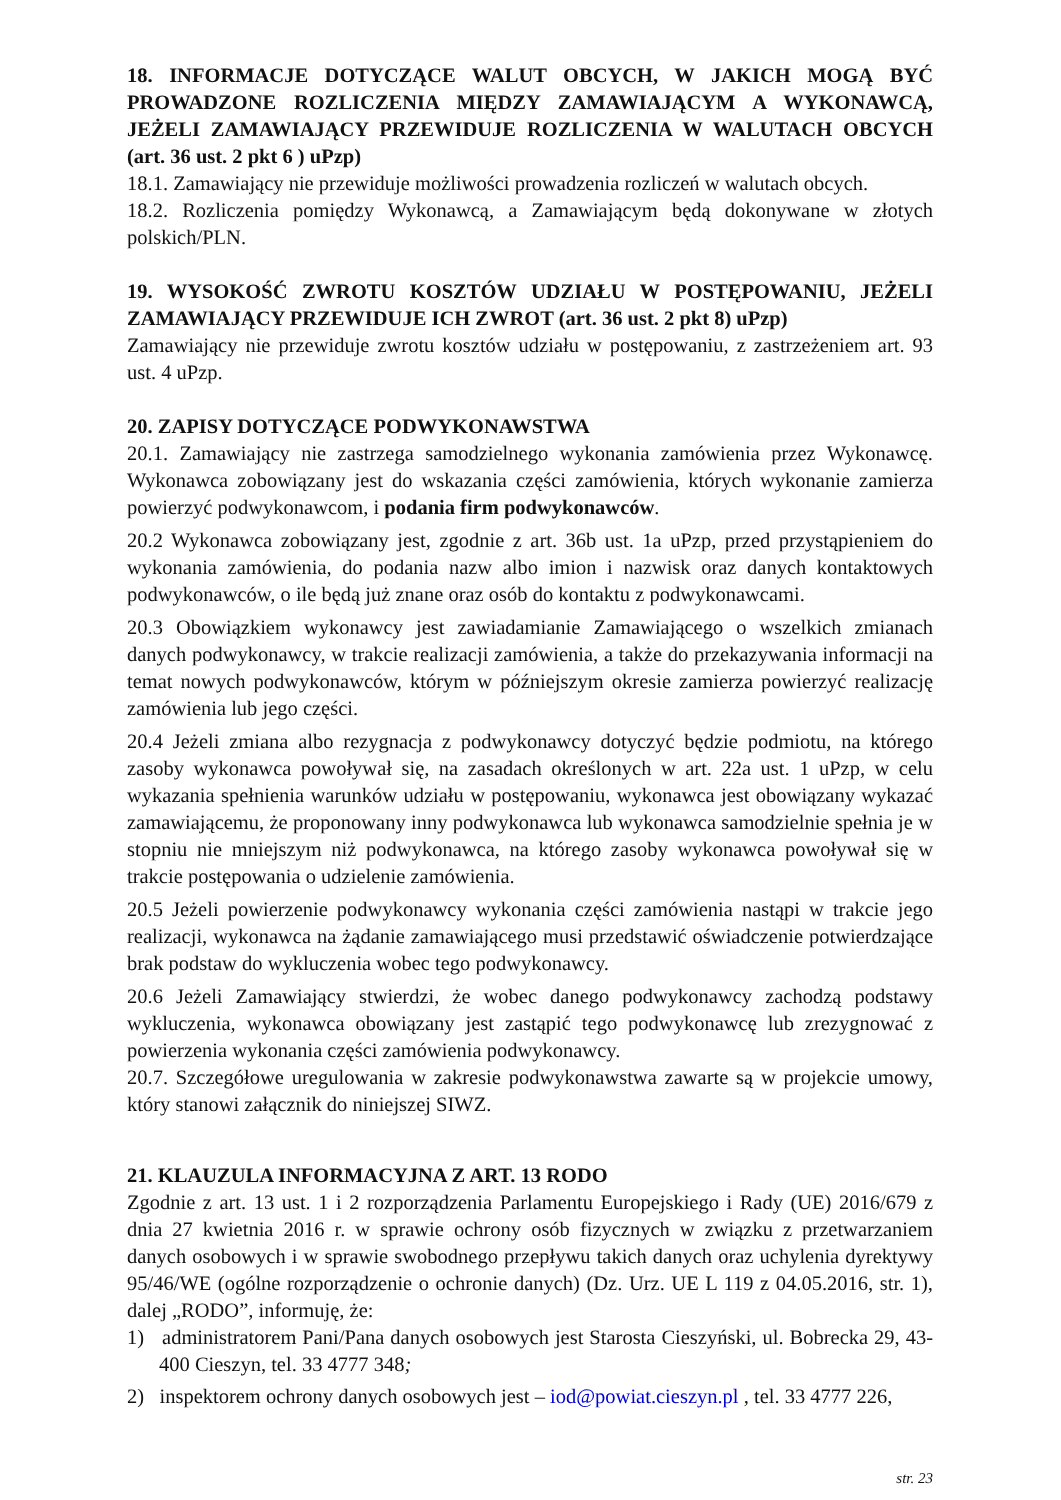18. INFORMACJE DOTYCZĄCE WALUT OBCYCH, W JAKICH MOGĄ BYĆ PROWADZONE ROZLICZENIA MIĘDZY ZAMAWIAJĄCYM A WYKONAWCĄ, JEŻELI ZAMAWIAJĄCY PRZEWIDUJE ROZLICZENIA W WALUTACH OBCYCH (art. 36 ust. 2 pkt 6 ) uPzp)
18.1. Zamawiający nie przewiduje możliwości prowadzenia rozliczeń w walutach obcych.
18.2. Rozliczenia pomiędzy Wykonawcą, a Zamawiającym będą dokonywane w złotych polskich/PLN.
19. WYSOKOŚĆ ZWROTU KOSZTÓW UDZIAŁU W POSTĘPOWANIU, JEŻELI ZAMAWIAJĄCY PRZEWIDUJE ICH ZWROT (art. 36 ust. 2 pkt 8) uPzp)
Zamawiający nie przewiduje zwrotu kosztów udziału w postępowaniu, z zastrzeżeniem art. 93 ust. 4 uPzp.
20. ZAPISY DOTYCZĄCE PODWYKONAWSTWA
20.1. Zamawiający nie zastrzega samodzielnego wykonania zamówienia przez Wykonawcę. Wykonawca zobowiązany jest do wskazania części zamówienia, których wykonanie zamierza powierzyć podwykonawcom, i podania firm podwykonawców.
20.2 Wykonawca zobowiązany jest, zgodnie z art. 36b ust. 1a uPzp, przed przystąpieniem do wykonania zamówienia, do podania nazw albo imion i nazwisk oraz danych kontaktowych podwykonawców, o ile będą już znane oraz osób do kontaktu z podwykonawcami.
20.3 Obowiązkiem wykonawcy jest zawiadamianie Zamawiającego o wszelkich zmianach danych podwykonawcy, w trakcie realizacji zamówienia, a także do przekazywania informacji na temat nowych podwykonawców, którym w późniejszym okresie zamierza powierzyć realizację zamówienia lub jego części.
20.4 Jeżeli zmiana albo rezygnacja z podwykonawcy dotyczyć będzie podmiotu, na którego zasoby wykonawca powoływał się, na zasadach określonych w art. 22a ust. 1 uPzp, w celu wykazania spełnienia warunków udziału w postępowaniu, wykonawca jest obowiązany wykazać zamawiającemu, że proponowany inny podwykonawca lub wykonawca samodzielnie spełnia je w stopniu nie mniejszym niż podwykonawca, na którego zasoby wykonawca powoływał się w trakcie postępowania o udzielenie zamówienia.
20.5 Jeżeli powierzenie podwykonawcy wykonania części zamówienia nastąpi w trakcie jego realizacji, wykonawca na żądanie zamawiającego musi przedstawić oświadczenie potwierdzające brak podstaw do wykluczenia wobec tego podwykonawcy.
20.6 Jeżeli Zamawiający stwierdzi, że wobec danego podwykonawcy zachodzą podstawy wykluczenia, wykonawca obowiązany jest zastąpić tego podwykonawcę lub zrezygnować z powierzenia wykonania części zamówienia podwykonawcy.
20.7. Szczegółowe uregulowania w zakresie podwykonawstwa zawarte są w projekcie umowy, który stanowi załącznik do niniejszej SIWZ.
21. KLAUZULA INFORMACYJNA Z ART. 13 RODO
Zgodnie z art. 13 ust. 1 i 2 rozporządzenia Parlamentu Europejskiego i Rady (UE) 2016/679 z dnia 27 kwietnia 2016 r. w sprawie ochrony osób fizycznych w związku z przetwarzaniem danych osobowych i w sprawie swobodnego przepływu takich danych oraz uchylenia dyrektywy 95/46/WE (ogólne rozporządzenie o ochronie danych) (Dz. Urz. UE L 119 z 04.05.2016, str. 1), dalej „RODO”, informuję, że:
1) administratorem Pani/Pana danych osobowych jest Starosta Cieszyński, ul. Bobrecka 29, 43-400 Cieszyn, tel. 33 4777 348;
2) inspektorem ochrony danych osobowych jest – iod@powiat.cieszyn.pl , tel. 33 4777 226,
str. 23